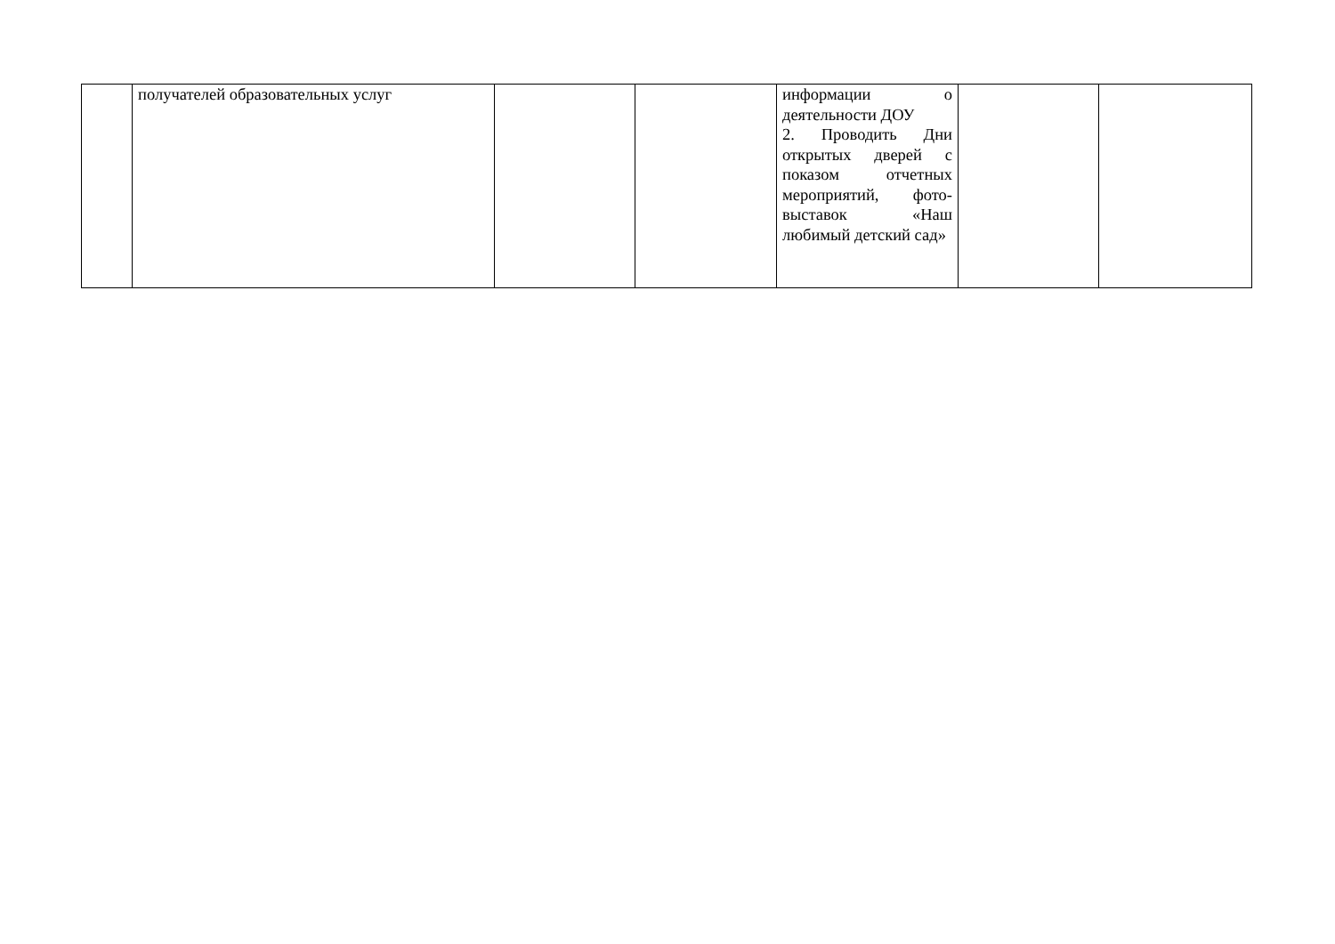| | получателей образовательных услуг | | | информации о деятельности ДОУ 2. Проводить Дни открытых дверей с показом отчетных мероприятий, фото-выставок «Наш любимый детский сад» | | |